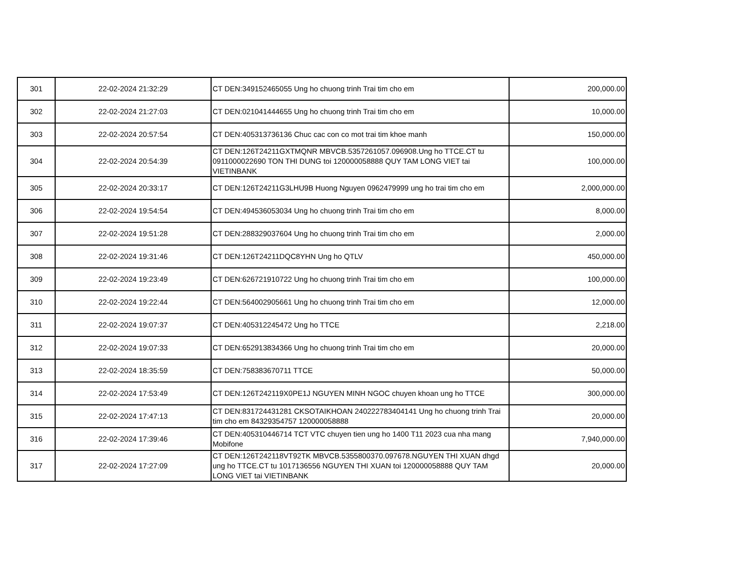| 301 | 22-02-2024 21:32:29 | CT DEN:349152465055 Ung ho chuong trinh Trai tim cho em | 200,000.00 |
| 302 | 22-02-2024 21:27:03 | CT DEN:021041444655 Ung ho chuong trinh Trai tim cho em | 10,000.00 |
| 303 | 22-02-2024 20:57:54 | CT DEN:405313736136 Chuc cac con co mot trai tim khoe manh | 150,000.00 |
| 304 | 22-02-2024 20:54:39 | CT DEN:126T24211GXTMQNR MBVCB.5357261057.096908.Ung ho TTCE.CT tu 0911000022690 TON THI DUNG toi 120000058888 QUY TAM LONG VIET tai VIETINBANK | 100,000.00 |
| 305 | 22-02-2024 20:33:17 | CT DEN:126T24211G3LHU9B Huong Nguyen 0962479999 ung ho trai tim cho em | 2,000,000.00 |
| 306 | 22-02-2024 19:54:54 | CT DEN:494536053034 Ung ho chuong trinh Trai tim cho em | 8,000.00 |
| 307 | 22-02-2024 19:51:28 | CT DEN:288329037604 Ung ho chuong trinh Trai tim cho em | 2,000.00 |
| 308 | 22-02-2024 19:31:46 | CT DEN:126T24211DQC8YHN Ung ho QTLV | 450,000.00 |
| 309 | 22-02-2024 19:23:49 | CT DEN:626721910722 Ung ho chuong trinh Trai tim cho em | 100,000.00 |
| 310 | 22-02-2024 19:22:44 | CT DEN:564002905661 Ung ho chuong trinh Trai tim cho em | 12,000.00 |
| 311 | 22-02-2024 19:07:37 | CT DEN:405312245472 Ung ho TTCE | 2,218.00 |
| 312 | 22-02-2024 19:07:33 | CT DEN:652913834366 Ung ho chuong trinh Trai tim cho em | 20,000.00 |
| 313 | 22-02-2024 18:35:59 | CT DEN:758383670711 TTCE | 50,000.00 |
| 314 | 22-02-2024 17:53:49 | CT DEN:126T242119X0PE1J NGUYEN MINH NGOC chuyen khoan ung ho TTCE | 300,000.00 |
| 315 | 22-02-2024 17:47:13 | CT DEN:831724431281 CKSOTAIKHOAN 240222783404141 Ung ho chuong trinh Trai tim cho em 84329354757 120000058888 | 20,000.00 |
| 316 | 22-02-2024 17:39:46 | CT DEN:405310446714 TCT VTC chuyen tien ung ho 1400 T11 2023 cua nha mang Mobifone | 7,940,000.00 |
| 317 | 22-02-2024 17:27:09 | CT DEN:126T242118VT92TK MBVCB.5355800370.097678.NGUYEN THI XUAN dhgd ung ho TTCE.CT tu 1017136556 NGUYEN THI XUAN toi 120000058888 QUY TAM LONG VIET tai VIETINBANK | 20,000.00 |